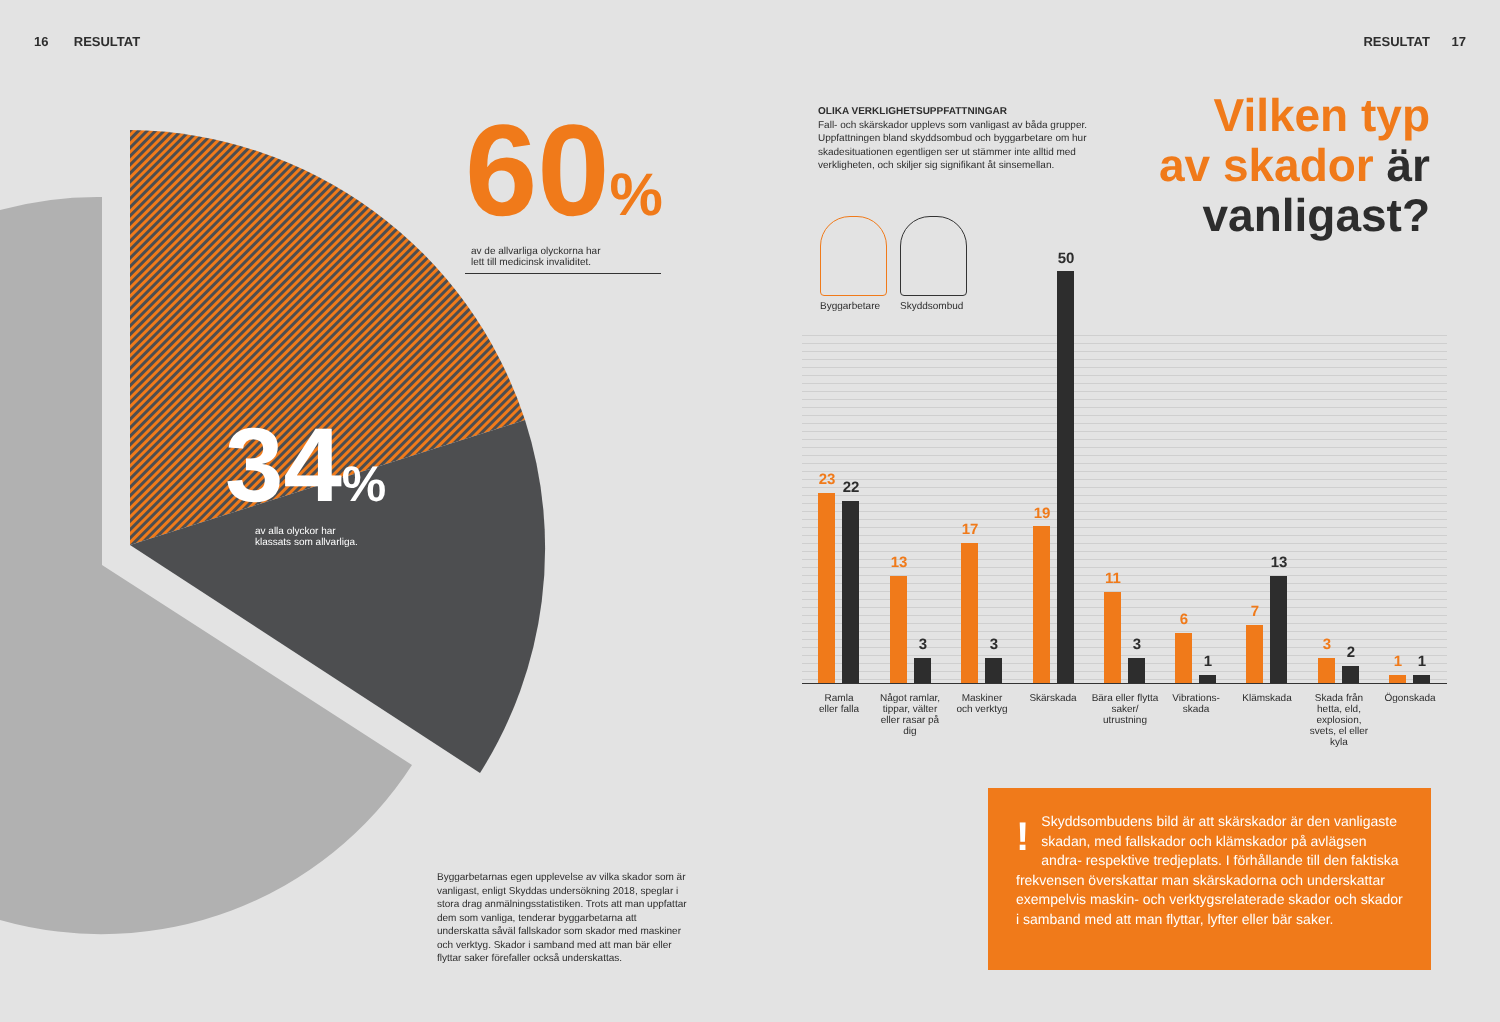16 RESULTAT RESULTAT 17
60%
av de allvarliga olyckorna har
lett till medicinsk invaliditet.
34%
av alla olyckor har
klassats som allvarliga.
Byggarbetarnas egen upplevelse av vilka skador som är vanligast, enligt Skyddas undersökning 2018, speglar i stora drag anmälningsstatistiken. Trots att man uppfattar dem som vanliga, tenderar byggarbetarna att underskatta såväl fallskador som skador med maskiner och verktyg. Skador i samband med att man bär eller flyttar saker förefaller också underskattas.
OLIKA VERKLIGHETSUPPFATTNINGAR
Fall- och skärskador upplevs som vanligast av båda grupper. Uppfattningen bland skyddsombud och byggarbetare om hur skadesituationen egentligen ser ut stämmer inte alltid med verkligheten, och skiljer sig signifikant åt sinsemellan.
Vilken typ
av skador är
vanligast?
Byggarbetare Skyddsombud
23 22
13
3
17
3
19
50
11
3
6
1
7
13
3 2
1 1
Ramla
eller falla
Något ramlar, tippar, välter eller rasar på dig
Maskiner
och verktyg
Skärskada
Bära eller flytta saker/ utrustning
Vibrations-
skada
Klämskada
Skada från hetta, eld, explosion, svets, el eller kyla
Ögonskada
! Skyddsombudens bild är att skärskador är den vanligaste skadan, med fallskador och klämskador på avlägsen andra- respektive tredjeplats. I förhållande till den faktiska frekvensen överskattar man skärskadorna och underskattar exempelvis maskin- och verktygsrelaterade skador och skador i samband med att man flyttar, lyfter eller bär saker.